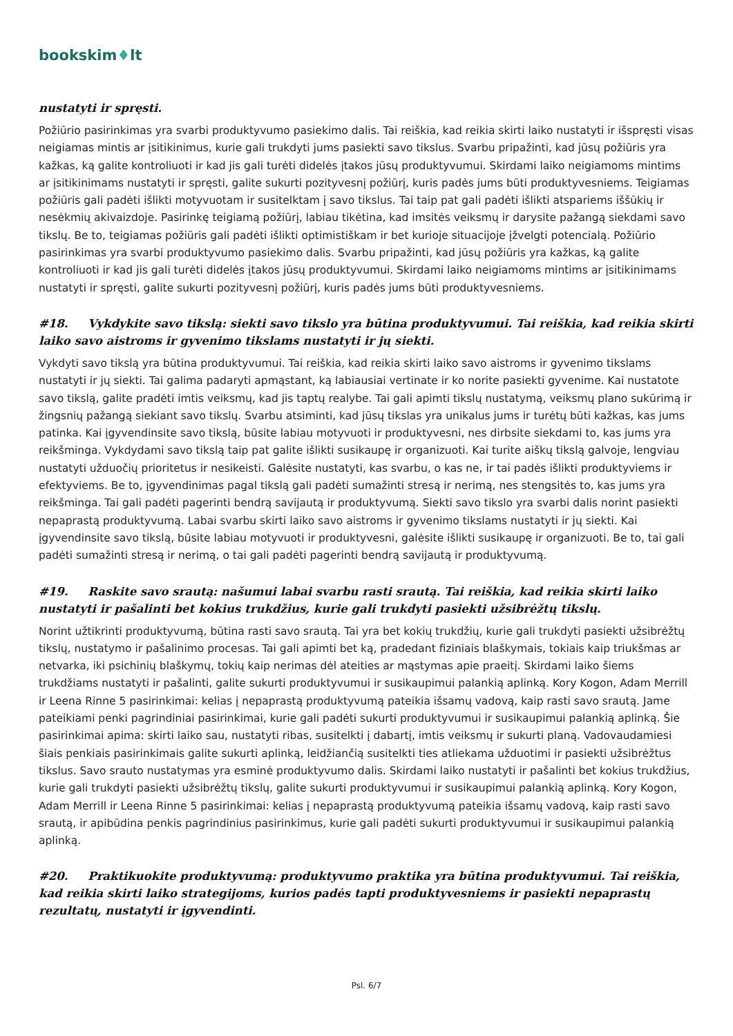bookskim♦lt
nustatyti ir spręsti.
Požiūrio pasirinkimas yra svarbi produktyvumo pasiekimo dalis. Tai reiškia, kad reikia skirti laiko nustatyti ir išspręsti visas neigiamas mintis ar įsitikinimus, kurie gali trukdyti jums pasiekti savo tikslus. Svarbu pripažinti, kad jūsų požiūris yra kažkas, ką galite kontroliuoti ir kad jis gali turėti didelės įtakos jūsų produktyvumui. Skirdami laiko neigiamoms mintims ar įsitikinimams nustatyti ir spręsti, galite sukurti pozityvesnį požiūrį, kuris padės jums būti produktyvesniems. Teigiamas požiūris gali padėti išlikti motyvuotam ir susitelktam į savo tikslus. Tai taip pat gali padėti išlikti atspariems iššūkių ir nesėkmių akivaizdoje. Pasirinkę teigiamą požiūrį, labiau tikėtina, kad imsitės veiksmų ir darysite pažangą siekdami savo tikslų. Be to, teigiamas požiūris gali padėti išlikti optimistiškam ir bet kurioje situacijoje įžvelgti potencialą. Požiūrio pasirinkimas yra svarbi produktyvumo pasiekimo dalis. Svarbu pripažinti, kad jūsų požiūris yra kažkas, ką galite kontroliuoti ir kad jis gali turėti didelės įtakos jūsų produktyvumui. Skirdami laiko neigiamoms mintims ar įsitikinimams nustatyti ir spręsti, galite sukurti pozityvesnį požiūrį, kuris padės jums būti produktyvesniems.
#18. Vykdykite savo tikslą: siekti savo tikslo yra būtina produktyvumui. Tai reiškia, kad reikia skirti laiko savo aistroms ir gyvenimo tikslams nustatyti ir jų siekti.
Vykdyti savo tikslą yra būtina produktyvumui. Tai reiškia, kad reikia skirti laiko savo aistroms ir gyvenimo tikslams nustatyti ir jų siekti. Tai galima padaryti apmąstant, ką labiausiai vertinate ir ko norite pasiekti gyvenime. Kai nustatote savo tikslą, galite pradėti imtis veiksmų, kad jis taptų realybe. Tai gali apimti tikslų nustatymą, veiksmų plano sukūrimą ir žingsnių pažangą siekiant savo tikslų. Svarbu atsiminti, kad jūsų tikslas yra unikalus jums ir turėtų būti kažkas, kas jums patinka. Kai įgyvendinsite savo tikslą, būsite labiau motyvuoti ir produktyvesni, nes dirbsite siekdami to, kas jums yra reikšminga. Vykdydami savo tikslą taip pat galite išlikti susikaupę ir organizuoti. Kai turite aiškų tikslą galvoje, lengviau nustatyti užduočių prioritetus ir nesikeisti. Galėsite nustatyti, kas svarbu, o kas ne, ir tai padės išlikti produktyviems ir efektyviems. Be to, įgyvendinimas pagal tikslą gali padėti sumažinti stresą ir nerimą, nes stengsitės to, kas jums yra reikšminga. Tai gali padėti pagerinti bendrą savijautą ir produktyvumą. Siekti savo tikslo yra svarbi dalis norint pasiekti nepaprastą produktyvumą. Labai svarbu skirti laiko savo aistroms ir gyvenimo tikslams nustatyti ir jų siekti. Kai įgyvendinsite savo tikslą, būsite labiau motyvuoti ir produktyvesni, galėsite išlikti susikaupę ir organizuoti. Be to, tai gali padėti sumažinti stresą ir nerimą, o tai gali padėti pagerinti bendrą savijautą ir produktyvumą.
#19. Raskite savo srautą: našumui labai svarbu rasti srautą. Tai reiškia, kad reikia skirti laiko nustatyti ir pašalinti bet kokius trukdžius, kurie gali trukdyti pasiekti užsibrėžtų tikslų.
Norint užtikrinti produktyvumą, būtina rasti savo srautą. Tai yra bet kokių trukdžių, kurie gali trukdyti pasiekti užsibrėžtų tikslų, nustatymo ir pašalinimo procesas. Tai gali apimti bet ką, pradedant fiziniais blaškymais, tokiais kaip triukšmas ar netvarka, iki psichinių blaškymų, tokių kaip nerimas dėl ateities ar mąstymas apie praeitį. Skirdami laiko šiems trukdžiams nustatyti ir pašalinti, galite sukurti produktyvumui ir susikaupimui palankią aplinką. Kory Kogon, Adam Merrill ir Leena Rinne 5 pasirinkimai: kelias į nepaprastą produktyvumą pateikia išsamų vadovą, kaip rasti savo srautą. Jame pateikiami penki pagrindiniai pasirinkimai, kurie gali padėti sukurti produktyvumui ir susikaupimui palankią aplinką. Šie pasirinkimai apima: skirti laiko sau, nustatyti ribas, susitelkti į dabartį, imtis veiksmų ir sukurti planą. Vadovaudamiesi šiais penkiais pasirinkimais galite sukurti aplinką, leidžiančią susitelkti ties atliekama užduotimi ir pasiekti užsibrėžtus tikslus. Savo srauto nustatymas yra esminė produktyvumo dalis. Skirdami laiko nustatyti ir pašalinti bet kokius trukdžius, kurie gali trukdyti pasiekti užsibrėžtų tikslų, galite sukurti produktyvumui ir susikaupimui palankią aplinką. Kory Kogon, Adam Merrill ir Leena Rinne 5 pasirinkimai: kelias į nepaprastą produktyvumą pateikia išsamų vadovą, kaip rasti savo srautą, ir apibūdina penkis pagrindinius pasirinkimus, kurie gali padėti sukurti produktyvumui ir susikaupimui palankią aplinką.
#20. Praktikuokite produktyvumą: produktyvumo praktika yra būtina produktyvumui. Tai reiškia, kad reikia skirti laiko strategijoms, kurios padės tapti produktyvesniems ir pasiekti nepaprastų rezultatų, nustatyti ir įgyvendinti.
Psl. 6/7